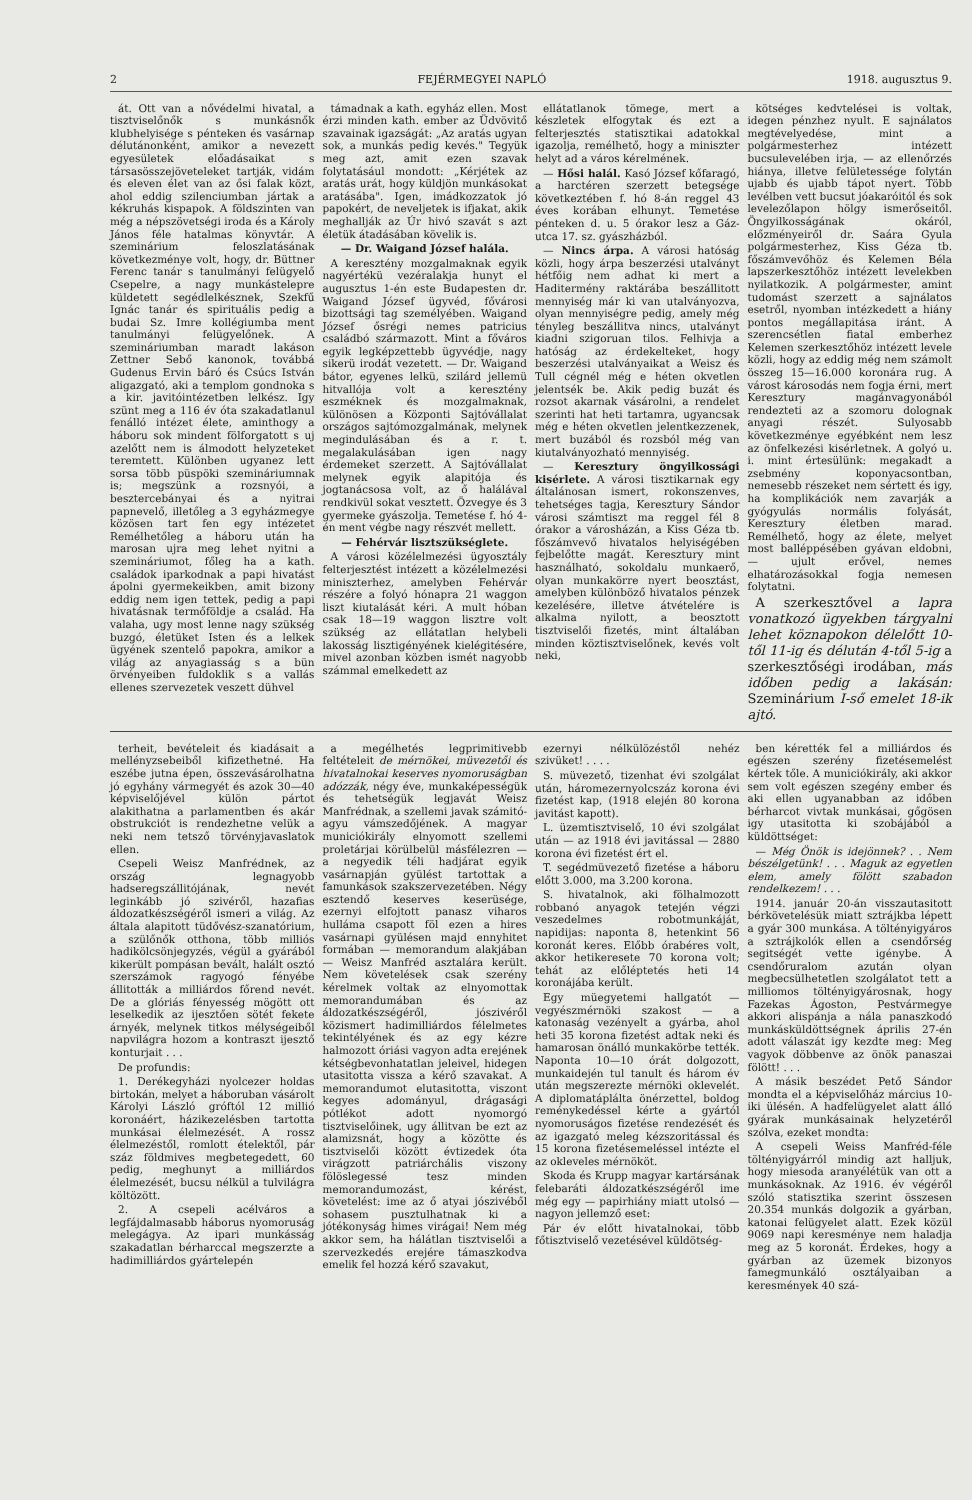2 FEJÉRMEGYEI NAPLÓ 1918. augusztus 9.
át. Ott van a nővédelmi hivatal, a tisztviselőnők s munkásnők klubhelyisége s pénteken és vasárnap délutánonként, amikor a nevezett egyesületek előadásaikat s társasösszejöveteleket tartják, vidám és eleven élet van az ősi falak közt, ahol eddig szilenciumban jártak a kékruhás kispapok. A földszinten van még a népszövetségi iroda és a Károly János féle hatalmas könyvtár. A szeminárium feloszlatásának következménye volt, hogy, dr. Büttner Ferenc tanár s tanulmányi felügyelő Csepelre, a nagy munkástelepre küldetett segédlelkésznek, Szekfű Ignác tanár és spirituális pedig a budai Sz. Imre kollégiumba ment tanulmányi felügyelőnek. A szemináriumban maradt lakáson Zettner Sebő kanonok, továbbá Gudenus Ervin báró és Csúcs István aligazgató, aki a templom gondnoka s a kir. javitóintézetben lelkész. Igy szünt meg a 116 év óta szakadatlanul fenálló intézet élete, aminthogy a háboru sok mindent fölforgatott s uj azelőtt nem is álmodott helyzeteket teremtett. Különben ugyanez lett sorsa több püspöki szemináriumnak is; megszünk a rozsnyói, a besztercebányai és a nyitrai papnevelő, illetőleg a 3 egyházmegye közösen tart fen egy intézetet Remélhetőleg a háboru után ha marosan ujra meg lehet nyitni a szemináriumot, főleg ha a kath. családok iparkodnak a papi hivatást ápolni gyermekeikben, amit bizony eddig nem igen tettek, pedig a papi hivatásnak termőföldje a család. Ha valaha, ugy most lenne nagy szükség buzgó, életüket Isten és a lelkek ügyének szentelő papokra, amikor a világ az anyagiasság s a bün örvényeiben fuldoklik s a vallás ellenes szervezetek veszett dühvel
támadnak a kath. egyház ellen. Most érzi minden kath. ember az Üdvövitő szavainak igazságát: „Az aratás ugyan sok, a munkás pedig kevés." Tegyük meg azt, amit ezen szavak folytatásául mondott: „Kérjétek az aratás urát, hogy küldjön munkásokat aratásába". Igen, imádkozzatok jó papokért, de neveljetek is ifjakat, akik meghallják az Úr hivó szavát s azt életük átadásában kövelik is.
— Dr. Waigand József halála.
A keresztény mozgalmaknak egyik nagyértékü vezéralakja hunyt el augusztus 1-én este Budapesten dr. Waigand József ügyvéd, fővárosi bizottsági tag személyében. Waigand József ősrégi nemes patricius családbó származott. Mint a főváros egyik legképzettebb ügyvédje, nagy sikerü irodát vezetett. — Dr. Waigand bátor, egyenes lelkü, szilárd jellemü hitvallója volt a keresztény eszméknek és mozgalmaknak, különösen a Központi Sajtóvállalat országos sajtómozgalmának, melynek megindulásában és a r. t. megalakulásában igen nagy érdemeket szerzett. A Sajtóvállalat melynek egyik alapitója és jogtanácsosa volt, az ő halálával rendkivül sokat vesztett. Özvegye és 3 gyermeke gyászolja. Temetése f. hó 4-én ment végbe nagy részvét mellett.
— Fehérvár lisztszükséglete.
A városi közélelmezési ügyosztály felterjesztést intézett a közélelmezési miniszterhez, amelyben Fehérvár részére a folyó hónapra 21 waggon liszt kiutalását kéri. A mult hóban csak 18—19 waggon lisztre volt szükség az ellátatlan helybeli lakosság lisztigényének kielégitésére, mivel azonban közben ismét nagyobb számmal emelkedett az
ellátatlanok tömege, mert a készletek elfogytak és ezt a felterjesztés statisztikai adatokkal igazolja, remélhető, hogy a miniszter helyt ad a város kérelmének.
— Hősi halál. Kasó József kőfaragó, a harctéren szerzett betegsége következtében f. hó 8-án reggel 43 éves korában elhunyt. Temetése pénteken d. u. 5 órakor lesz a Gáz-utca 17. sz. gyászházból.
— Nincs árpa. A városi hatóság közli, hogy árpa beszerzési utalványt hétfőig nem adhat ki mert a Haditermény raktárába beszállitott mennyiség már ki van utalványozva, olyan mennyiségre pedig, amely még tényleg beszállitva nincs, utalványt kiadni szigoruan tilos. Felhivja a hatóság az érdekelteket, hogy beszerzési utalványaikat a Weisz és Tull cégnél még e héten okvetlen jelentsék be. Akik pedig buzát és rozsot akarnak vásárolni, a rendelet szerinti hat heti tartamra, ugyancsak még e héten okvetlen jelentkezzenek, mert buzából és rozsból még van kiutalványozható mennyiség.
— Keresztury öngyilkossági kisérlete. A városi tisztikarnak egy általánosan ismert, rokonszenves, tehetséges tagja, Keresztury Sándor városi számtiszt ma reggel fél 8 órakor a városházán, a Kiss Géza tb. főszámvevő hivatalos helyiségében fejbelőtte magát. Keresztury mint használható, sokoldalu munkaerő, olyan munkakörre nyert beosztást, amelyben különböző hivatalos pénzek kezelésére, illetve átvételére is alkalma nyilott, a beosztott tisztviselői fizetés, mint általában minden köztisztviselőnek, kevés volt neki,
kötséges kedvtelései is voltak, idegen pénzhez nyult. E sajnálatos megtévelyedése, mint a polgármesterhez intézett bucsulevelében irja, — az ellenőrzés hiánya, illetve felületessége folytán ujabb és ujabb tápot nyert. Több levélben vett bucsut jóakaróitól és sok levelezőlapon hölgy ismerőseitől. Öngyilkosságának okáról, előzményeiről dr. Saára Gyula polgármesterhez, Kiss Géza tb. főszámvevőhöz és Kelemen Béla lapszerkesztőhöz intézett levelekben nyilatkozik. A polgármester, amint tudomást szerzett a sajnálatos esetről, nyomban intézkedett a hiány pontos megállapitása iránt. A szerencsétlen fiatal emberhez Kelemen szerkesztőhöz intézett levele közli, hogy az eddig még nem számolt összeg 15—16.000 koronára rug. A várost károsodás nem fogja érni, mert Keresztury magánvagyonából rendezteti az a szomoru dolognak anyagi részét. Sulyosabb következménye egyébként nem lesz az önfelkezési kisérletnek. A golyó u. i. mint értesülünk: megakadt a zsebmény koponyacsontban, nemesebb részeket nem sértett és igy, ha komplikációk nem zavarják a gyógyulás normális folyását, Keresztury életben marad. Remélhető, hogy az élete, melyet most balléppésében gyávan eldobni, — ujult erővel, nemes elhatározásokkal fogja nemesen folytatni.
A szerkesztővel a lapra vonatkozó ügyekben tárgyalni lehet köznapokon délelőtt 10-től 11-ig és délután 4-től 5-ig a szerkesztőségi irodában, más időben pedig a lakásán: Szeminárium I-ső emelet 18-ik ajtó.
terheit, bevételeit és kiadásait a mellényzsebeiből kifizethetné. Ha eszébe jutna épen, összevásárolhatna jó egyhány vármegyét és azok 30—40 képviselőjével külön pártot alakithatna a parlamentben és akár obstrukciót is rendezhetne velük a neki nem tetsző törvényjavaslatok ellen.
Csepeli Weisz Manfrédnek, az ország legnagyobb hadseregszállitójának, nevét leginkább jó szivéről, hazafias áldozatkészségéről ismeri a világ. Az általa alapitott tüdővész-szanatórium, a szülőnők otthona, több milliós hadikölcsönjegyzés, végül a gyárából kikerült pompásan bevált, halált osztó szerszámok ragyogó fényébe állitották a milliárdos főrend nevét. De a glóriás fényesség mögött ott leselkedik az ijesztően sötét fekete árnyék, melynek titkos mélységeiből napvilágra hozom a kontraszt ijesztő konturjait . . .
De profundis:
1. Derékegyházi nyolcezer holdas birtokán, melyet a háboruban vásárolt Károlyi László gróftól 12 millió koronáért, házikezelésben tartotta munkásai élelmezését. A rossz élelmezéstől, romlott ételektől, pár száz földmives megbetegedett, 60 pedig, meghunyt a milliárdos élelmezését, bucsu nélkül a tulvilágra költözött.
2. A csepeli acélváros a legfájdalmasabb háborus nyomoruság melegágya. Az ipari munkásság szakadatlan bérharccal megszerzte a hadimilliárdos gyártelepén
a megélhetés legprimitivebb feltételeit de mérnökei, müvezetői és hivatalnokai keserves nyomoruságban adózzák, négy éve, munkaképességük és tehetségük legjavát Weisz Manfrédnak, a szellemi javak számitó-agyu vámszedőjének. A magyar municiókirály elnyomott szellemi proletárjai körülbelül másfélezren — a negyedik téli hadjárat egyik vasárnapján gyülést tartottak a famunkások szakszervezetében. Négy esztendő keserves keserüsége, ezernyi elfojtott panasz viharos hulláma csapott föl ezen a hires vasárnapi gyülésen majd ennyhitet formában — memorandum alakjában — Weisz Manfréd asztalára került. Nem követelések csak szerény kérelmek voltak az elnyomottak memorandumában és az áldozatkészségéről, jószivéről közismert hadimilliárdos félelmetes tekintélyének és az egy kézre halmozott óriási vagyon adta erejének kétségbevonhatatlan jeleivel, hidegen utasitotta vissza a kérő szavakat. A memorandumot elutasitotta, viszont kegyes adományul, drágasági pótlékot adott nyomorgó tisztviselőinek, ugy állitvan be ezt az alamizsnát, hogy a közötte és tisztviselői között évtizedek óta virágzott patriárchális viszony fölöslegessé tesz minden memorandumozást, kérést, követelést: ime az ő atyai jószivéből sohasem pusztulhatnak ki a jótékonyság himes virágai! Nem még akkor sem, ha hálátlan tisztviselői a szervezkedés erejére támaszkodva emelik fel hozzá kérő szavakut,
ezernyi nélkülözéstől nehéz szivüket! . . . .
S. müvezető, tizenhat évi szolgálat után, háromezernyolcszáz korona évi fizetést kap, (1918 elején 80 korona javitást kapott).
L. üzemtisztviselő, 10 évi szolgálat után — az 1918 évi javitással — 2880 korona évi fizetést ért el.
T. segédmüvezető fizetése a háboru előtt 3.000, ma 3.200 korona.
S. hivatalnok, aki fölhalmozott robbanó anyagok tetején végzi veszedelmes robotmunkáját, napidijas: naponta 8, hetenkint 56 koronát keres. Előbb órabéres volt, akkor hetikeresete 70 korona volt; tehát az előléptetés heti 14 koronájába került.
Egy müegyetemi hallgatót — vegyészmérnöki szakost — a katonaság vezényelt a gyárba, ahol heti 35 korona fizetést adtak neki és hamarosan önálló munkakörbe tették. Naponta 10—10 órát dolgozott, munkaidején tul tanult és három év után megszerezte mérnöki oklevelét. A diplomatáplálta önérzettel, boldog reménykedéssel kérte a gyártól nyomoruságos fizetése rendezését és az igazgató meleg kézszoritással és 15 korona fizetésemeléssel intézte el az okleveles mérnököt.
Skoda és Krupp magyar kartársának felebaráti áldozatkészségéről ime még egy — papirhiány miatt utolsó — nagyon jellemző eset:
Pár év előtt hivatalnokai, több főtisztviselő vezetésével küldötség-
ben kérették fel a milliárdos és egészen szerény fizetésemelést kértek tőle. A municiókirály, aki akkor sem volt egészen szegény ember és aki ellen ugyanabban az időben bérharcot vivtak munkásai, gőgösen igy utasitotta ki szobájából a küldöttséget:
— Még Önök is idejönnek? . . Nem bészélgetünk! . . . Maguk az egyetlen elem, amely fölött szabadon rendelkezem! . . .
1914. január 20-án visszautasitott bérkövetelésük miatt sztrájkba lépett a gyár 300 munkása. A töltényigyáros a sztrájkolók ellen a csendőrség segitségét vette igénybe. A csendőruralom azután olyan megbecsülhetetlen szolgálatot tett a milliomos töltényigyárosnak, hogy Fazekas Ágoston, Pestvármegye akkori alispánja a nála panaszkodó munkásküldöttségnek április 27-én adott válaszát igy kezdte meg: Meg vagyok döbbenve az önök panaszai fölött! . . .
A másik beszédet Pető Sándor mondta el a képviselőház március 10-iki ülésén. A hadfelügyelet alatt álló gyárak munkásainak helyzetéről szólva, ezeket mondta:
A csepeli Weiss Manfréd-féle töltényigyárról mindig azt halljuk, hogy miesoda aranyélétük van ott a munkásoknak. Az 1916. év végéről szóló statisztika szerint összesen 20.354 munkás dolgozik a gyárban, katonai felügyelet alatt. Ezek közül 9069 napi keresménye nem haladja meg az 5 koronát. Érdekes, hogy a gyárban az üzemek bizonyos famegmunkáló osztályaiban a keresmények 40 szá-